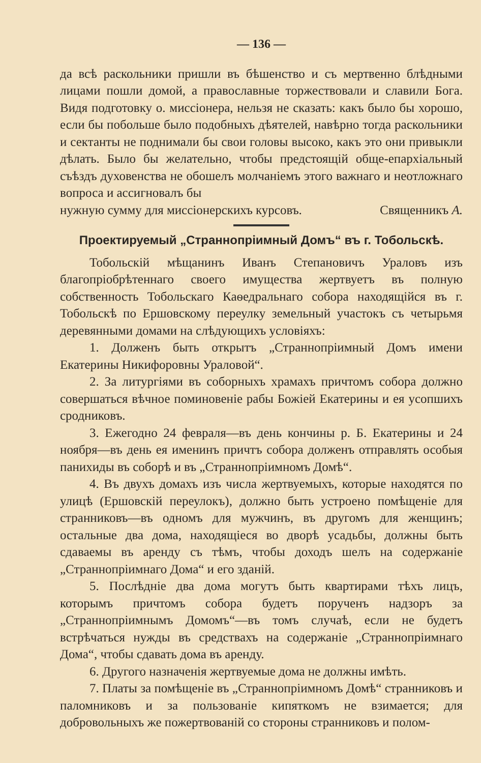— 136 —
да всѣ раскольники пришли въ бѣшенство и съ мертвенно блѣдными лицами пошли домой, а православные торжествовали и славили Бога. Видя подготовку о. миссіонера, нельзя не сказать: какъ было бы хорошо, если бы побольше было подобныхъ дѣятелей, навѣрно тогда раскольники и сектанты не поднимали бы свои головы высоко, какъ это они привыкли дѣлать. Было бы желательно, чтобы предстоящій обще-епархіальный съѣздъ духовенства не обошелъ молчаніемъ этого важнаго и неотложнаго вопроса и ассигновалъ бы
нужную сумму для миссіонерскихъ курсовъ. Священникъ А.
Проектируемый „Страннопріимный Домъ“ въ г. Тобольскѣ.
Тобольскій мѣщанинъ Иванъ Степановичъ Ураловъ изъ благопріобрѣтеннаго своего имущества жертвуетъ въ полную собственность Тобольскаго Каѳедральнаго собора находящійся въ г. Тобольскѣ по Ершовскому переулку земельный участокъ съ четырьмя деревянными домами на слѣдующихъ условіяхъ:
1. Долженъ быть открытъ „Страннопріимный Домъ имени Екатерины Никифоровны Ураловой“.
2. За литургіями въ соборныхъ храмахъ причтомъ собора должно совершаться вѣчное поминовеніе рабы Божіей Екатерины и ея усопшихъ сродниковъ.
3. Ежегодно 24 февраля—въ день кончины р. Б. Екатерины и 24 ноября—въ день ея именинъ причтъ собора долженъ отправлять особыя панихиды въ соборѣ и въ „Страннопріимномъ Домѣ“.
4. Въ двухъ домахъ изъ числа жертвуемыхъ, которые находятся по улицѣ (Ершовскій переулокъ), должно быть устроено помѣщеніе для странниковъ—въ одномъ для мужчинъ, въ другомъ для женщинъ; остальные два дома, находящіеся во дворѣ усадьбы, должны быть сдаваемы въ аренду съ тѣмъ, чтобы доходъ шелъ на содержаніе „Страннопріимнаго Дома“ и его зданій.
5. Послѣдніе два дома могутъ быть квартирами тѣхъ лицъ, которымъ причтомъ собора будетъ порученъ надзоръ за „Страннопріимнымъ Домомъ“—въ томъ случаѣ, если не будетъ встрѣчаться нужды въ средствахъ на содержаніе „Страннопріимнаго Дома“, чтобы сдавать дома въ аренду.
6. Другого назначенія жертвуемые дома не должны имѣть.
7. Платы за помѣщеніе въ „Страннопріимномъ Домѣ“ странниковъ и паломниковъ и за пользованіе кипяткомъ не взимается; для добровольныхъ же пожертвованій со стороны странниковъ и полом-